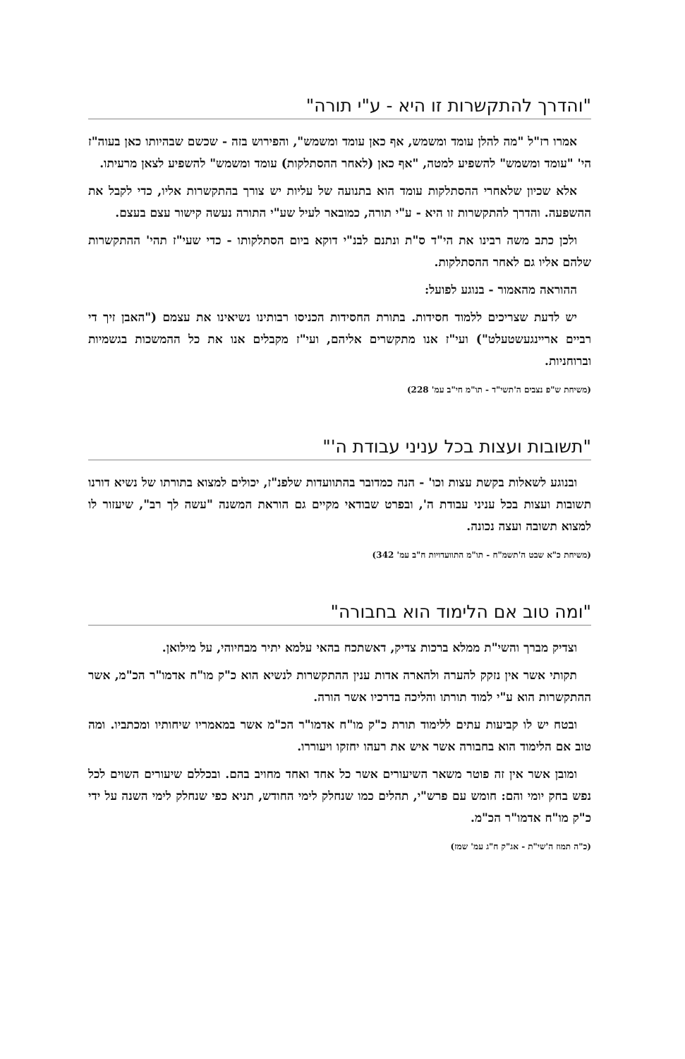"והדרך להתקשרות זו היא - ע"י תורה"
אמרו רז"ל "מה להלן עומד ומשמש, אף כאן עומד ומשמש", והפירוש בזה - שכשם שבהיותו כאן בעוה"ז הי' "עומד ומשמש" להשפיע למטה, "אף כאן (לאחר ההסתלקות) עומד ומשמש" להשפיע לצאן מרעיתו.
אלא שכיון שלאחרי ההסתלקות עומד הוא בתנועה של עליות יש צורך בהתקשרות אליו, כדי לקבל את ההשפעה. והדרך להתקשרות זו היא - ע"י תורה, כמובאר לעיל שע"י התורה נעשה קישור עצם בעצם.
ולכן כתב משה רבינו את הי"ד ס"ת ונתנם לבנ"י דוקא ביום הסתלקותו - כדי שעי"ז תהי' ההתקשרות שלהם אליו גם לאחר ההסתלקות.
ההוראה מהאמור - בנוגע לפועל:
יש לדעת שצריכים ללמוד חסידות. בתורת החסידות הכניסו רבותינו נשיאינו את עצמם ("האבן זיך די רביים אריינגעשטעלט") ועי"ז אנו מתקשרים אליהם, ועי"ז מקבלים אנו את כל ההמשכות בגשמיות וברוחניות.
(משיחת ש"פ נצבים ה'תשי"ד - תו"מ חי"ב עמ' 228)
"תשובות ועצות בכל עניני עבודת ה'"
ובנוגע לשאלות בקשת עצות וכו' - הנה כמדובר בהתוועדות שלפנ"ז, יכולים למצוא בתורתו של נשיא דורנו תשובות ועצות בכל עניני עבודת ה', ובפרט שבודאי מקיים גם הוראת המשנה "עשה לך רב", שיעזור לו למצוא תשובה ועצה נכונה.
(משיחת כ"א שבט ה'תשמ"ח - תו"מ התוועדויות ח"ב עמ' 342)
"ומה טוב אם הלימוד הוא בחבורה"
וצדיק מברך והשי"ת ממלא ברכות צדיק, דאשתכח בהאי עלמא יתיר מבחיוהי, על מילואן.
תקותי אשר אין נזקק להערה ולהארה אדות ענין ההתקשרות לנשיא הוא כ"ק מו"ח אדמו"ר הכ"מ, אשר ההתקשרות הוא ע"י למוד תורתו והליכה בדרכיו אשר הורה.
ובטח יש לו קביעות עתים ללימוד תורת כ"ק מו"ח אדמו"ר הכ"מ אשר במאמריו שיחותיו ומכתביו. ומה טוב אם הלימוד הוא בחבורה אשר איש את רעהו יחזקו ויעוררו.
ומובן אשר אין זה פוטר משאר השיעורים אשר כל אחד ואחד מחויב בהם. ובכללם שיעורים השוים לכל נפש בחק יומי והם: חומש עם פרש"י, תהלים כמו שנחלק לימי החודש, תניא כפי שנחלק לימי השנה על ידי כ"ק מו"ח אדמו"ר הכ"מ.
(כ"ה תמוז ה'שי"ת - אג"ק ח"ג עמ' שמז)